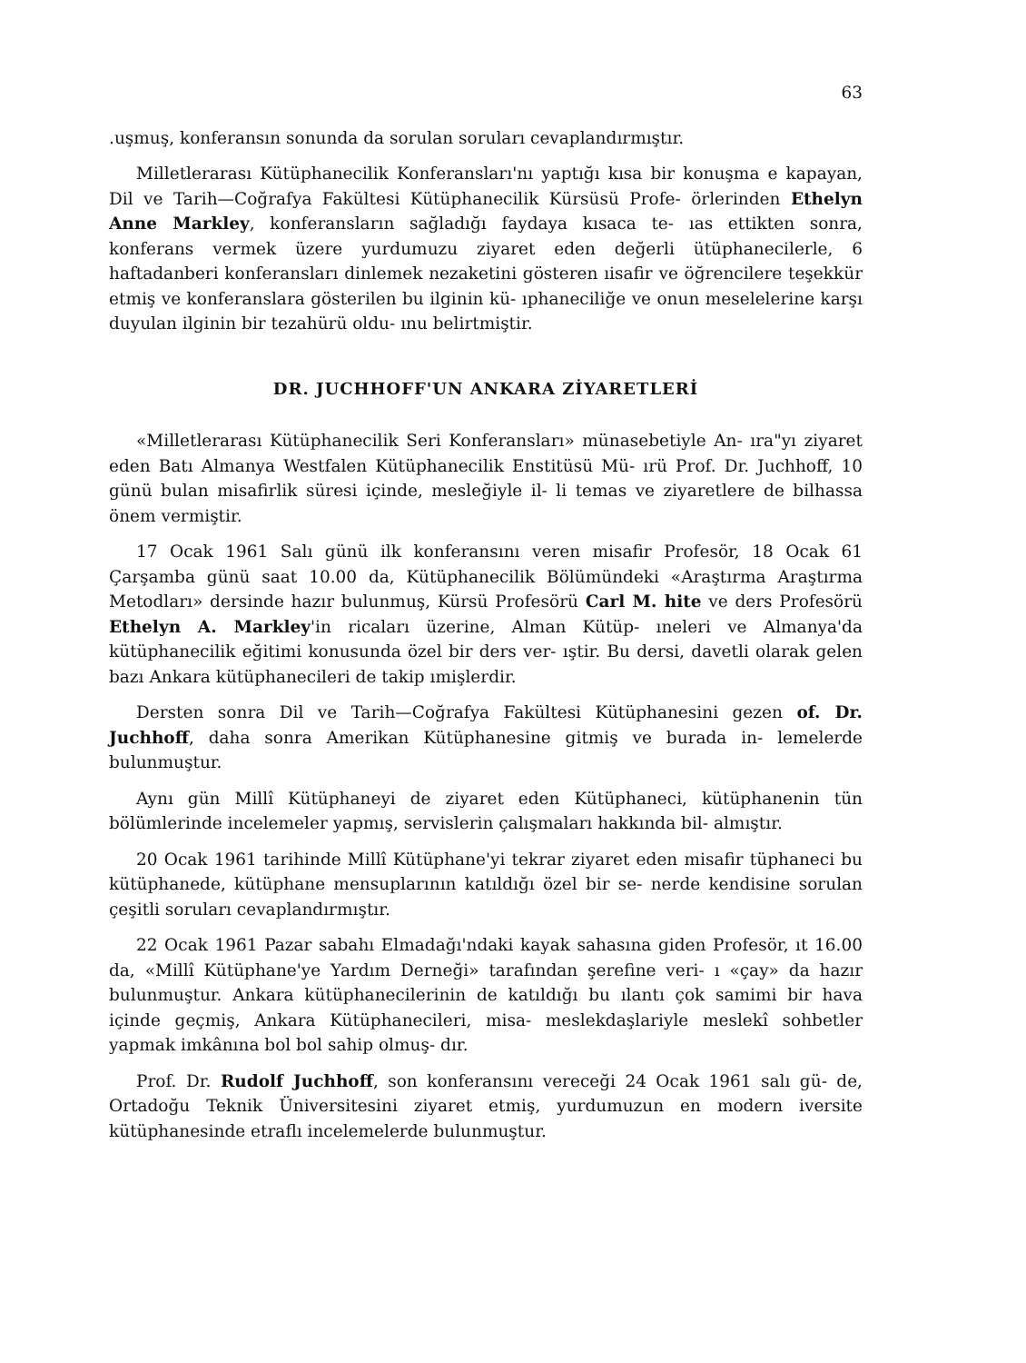63
.uşmuş, konferansın sonunda da sorulan soruları cevaplandırmıştır.
Milletlerarası Kütüphanecilik Konferansları'nı yaptığı kısa bir konuşma e kapayan, Dil ve Tarih—Coğrafya Fakültesi Kütüphanecilik Kürsüsü Profe- örlerinden Ethelyn Anne Markley, konferansların sağladığı faydaya kısaca te- ıas ettikten sonra, konferans vermek üzere yurdumuzu ziyaret eden değerli ütüphanecilerle, 6 haftadanberi konferansları dinlemek nezaketini gösteren ıisafir ve öğrencilere teşekkür etmiş ve konferanslara gösterilen bu ilginin kü- ıphaneciliğe ve onun meselelerine karşı duyulan ilginin bir tezahürü oldu- ınu belirtmiştir.
DR. JUCHHOFF'UN ANKARA ZİYARETLERİ
«Milletlerarası Kütüphanecilik Seri Konferansları» münasebetiyle An- ıra"yı ziyaret eden Batı Almanya Westfalen Kütüphanecilik Enstitüsü Mü- ırü Prof. Dr. Juchhoff, 10 günü bulan misafirlik süresi içinde, mesleğiyle il- li temas ve ziyaretlere de bilhassa önem vermiştir.
17 Ocak 1961 Salı günü ilk konferansını veren misafir Profesör, 18 Ocak 61 Çarşamba günü saat 10.00 da, Kütüphanecilik Bölümündeki «Araştırma Araştırma Metodları» dersinde hazır bulunmuş, Kürsü Profesörü Carl M. hite ve ders Profesörü Ethelyn A. Markley'in ricaları üzerine, Alman Kütüp- ıneleri ve Almanya'da kütüphanecilik eğitimi konusunda özel bir ders ver- ıştir. Bu dersi, davetli olarak gelen bazı Ankara kütüphanecileri de takip ımişlerdir.
Dersten sonra Dil ve Tarih—Coğrafya Fakültesi Kütüphanesini gezen of. Dr. Juchhoff, daha sonra Amerikan Kütüphanesine gitmiş ve burada in- lemelerde bulunmuştur.
Aynı gün Millî Kütüphaneyi de ziyaret eden Kütüphaneci, kütüphanenin tün bölümlerinde incelemeler yapmış, servislerin çalışmaları hakkında bil- almıştır.
20 Ocak 1961 tarihinde Millî Kütüphane'yi tekrar ziyaret eden misafir tüphaneci bu kütüphanede, kütüphane mensuplarının katıldığı özel bir se- nerde kendisine sorulan çeşitli soruları cevaplandırmıştır.
22 Ocak 1961 Pazar sabahı Elmadağı'ndaki kayak sahasına giden Profesör, ıt 16.00 da, «Millî Kütüphane'ye Yardım Derneği» tarafından şerefine veri- ı «çay» da hazır bulunmuştur. Ankara kütüphanecilerinin de katıldığı bu ılantı çok samimi bir hava içinde geçmiş, Ankara Kütüphanecileri, misa- meslekdaşlariyle meslekî sohbetler yapmak imkânına bol bol sahip olmuş- dır.
Prof. Dr. Rudolf Juchhoff, son konferansını vereceği 24 Ocak 1961 salı gü- de, Ortadoğu Teknik Üniversitesini ziyaret etmiş, yurdumuzun en modern iversite kütüphanesinde etraflı incelemelerde bulunmuştur.